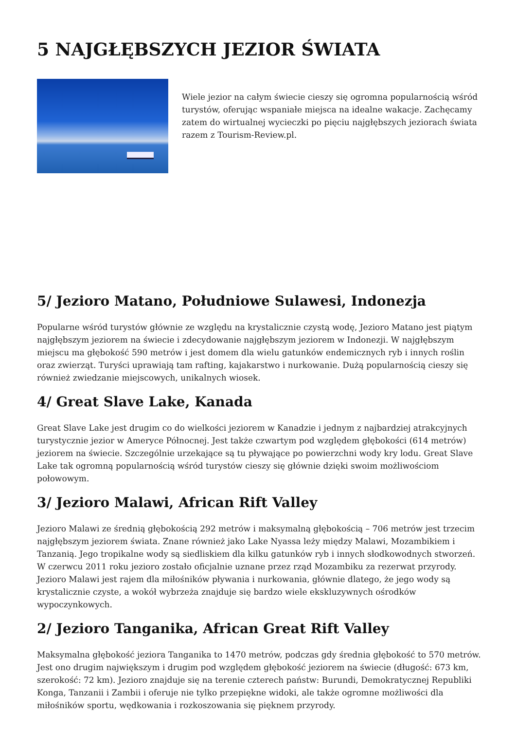5 NAJGŁĘBSZYCH JEZIOR ŚWIATA
Wiele jezior na całym świecie cieszy się ogromna popularnością wśród turystów, oferując wspaniałe miejsca na idealne wakacje. Zachęcamy zatem do wirtualnej wycieczki po pięciu najgłębszych jeziorach świata razem z Tourism-Review.pl.
5/ Jezioro Matano, Południowe Sulawesi, Indonezja
Popularne wśród turystów głównie ze względu na krystalicznie czystą wodę, Jezioro Matano jest piątym najgłębszym jeziorem na świecie i zdecydowanie najgłębszym jeziorem w Indonezji. W najgłębszym miejscu ma głębokość 590 metrów i jest domem dla wielu gatunków endemicznych ryb i innych roślin oraz zwierząt. Turyści uprawiają tam rafting, kajakarstwo i nurkowanie. Dużą popularnością cieszy się również zwiedzanie miejscowych, unikalnych wiosek.
4/ Great Slave Lake, Kanada
Great Slave Lake jest drugim co do wielkości jeziorem w Kanadzie i jednym z najbardziej atrakcyjnych turystycznie jezior w Ameryce Północnej. Jest także czwartym pod względem głębokości (614 metrów) jeziorem na świecie. Szczególnie urzekające są tu pływające po powierzchni wody kry lodu. Great Slave Lake tak ogromną popularnością wśród turystów cieszy się głównie dzięki swoim możliwościom połowowym.
3/ Jezioro Malawi, African Rift Valley
Jezioro Malawi ze średnią głębokością 292 metrów i maksymalną głębokością – 706 metrów jest trzecim najgłębszym jeziorem świata. Znane również jako Lake Nyassa leży między Malawi, Mozambikiem i Tanzanią. Jego tropikalne wody są siedliskiem dla kilku gatunków ryb i innych słodkowodnych stworzeń. W czerwcu 2011 roku jezioro zostało oficjalnie uznane przez rząd Mozambiku za rezerwat przyrody. Jezioro Malawi jest rajem dla miłośników pływania i nurkowania, głównie dlatego, że jego wody są krystalicznie czyste, a wokół wybrzeża znajduje się bardzo wiele ekskluzywnych ośrodków wypoczynkowych.
2/ Jezioro Tanganika, African Great Rift Valley
Maksymalna głębokość jeziora Tanganika to 1470 metrów, podczas gdy średnia głębokość to 570 metrów. Jest ono drugim największym i drugim pod względem głębokość jeziorem na świecie (długość: 673 km, szerokość: 72 km). Jezioro znajduje się na terenie czterech państw: Burundi, Demokratycznej Republiki Konga, Tanzanii i Zambii i oferuje nie tylko przepiękne widoki, ale także ogromne możliwości dla miłośników sportu, wędkowania i rozkoszowania się pięknem przyrody.